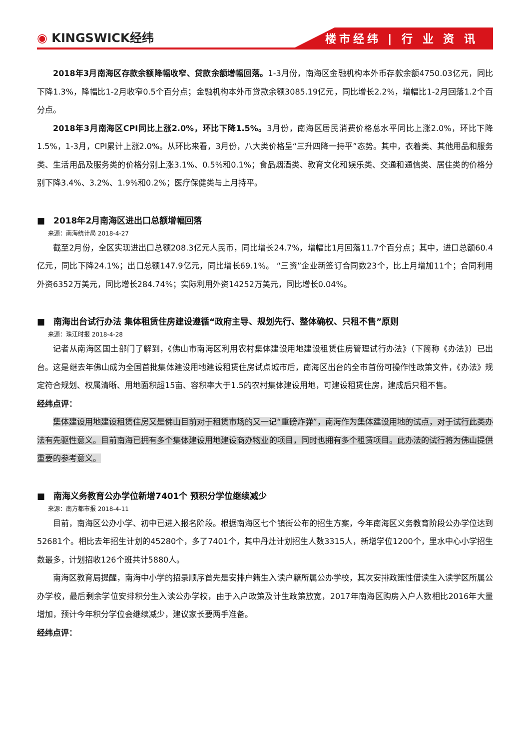◉ KINGSWICK经纬
楼市经纬 | 行 业 资 讯
2018年3月南海区存款余额降幅收窄、贷款余额增幅回落。1-3月份，南海区金融机构本外币存款余额4750.03亿元，同比下降1.3%，降幅比1-2月收窄0.5个百分点；金融机构本外币贷款余额3085.19亿元，同比增长2.2%，增幅比1-2月回落1.2个百分点。
2018年3月南海区CPI同比上涨2.0%，环比下降1.5%。3月份，南海区居民消费价格总水平同比上涨2.0%，环比下降1.5%，1-3月，CPI累计上涨2.0%。从环比来看，3月份，八大类价格呈“三升四降一持平”态势。其中，衣着类、其他用品和服务类、生活用品及服务类的价格分别上涨3.1%、0.5%和0.1%；食品烟酒类、教育文化和娱乐类、交通和通信类、居住类的价格分别下降3.4%、3.2%、1.9%和0.2%；医疗保健类与上月持平。
■　2018年2月南海区进出口总额增幅回落
来源：南海统计局 2018-4-27
截至2月份，全区实现进出口总额208.3亿元人民币，同比增长24.7%，增幅比1月回落11.7个百分点；其中，进口总额60.4亿元，同比下降24.1%；出口总额147.9亿元，同比增长69.1%。 “三资”企业新签订合同数23个，比上月增加11个；合同利用外资6352万美元，同比增长284.74%；实际利用外资14252万美元，同比增长0.04%。
■　南海出台试行办法 集体租赁住房建设遵循“政府主导、规划先行、整体确权、只租不售”原则
来源：珠江时报 2018-4-28
记者从南海区国土部门了解到，《佛山市南海区利用农村集体建设用地建设租赁住房管理试行办法》（下简称《办法》）已出台。这是继去年佛山成为全国首批集体建设用地建设租赁住房试点城市后，南海区出台的全市首份可操作性政策文件，《办法》规定符合规划、权属清晰、用地面积超15亩、容积率大于1.5的农村集体建设用地，可建设租赁住房，建成后只租不售。
经纬点评：
集体建设用地建设租赁住房又是佛山目前对于租赁市场的又一记“重磅炸弹”，南海作为集体建设用地的试点，对于试行此类办法有先驱性意义。目前南海已拥有多个集体建设用地建设商办物业的项目，同时也拥有多个租赁项目。此办法的试行将为佛山提供重要的参考意义。
■　南海义务教育公办学位新增7401个 预积分学位继续减少
来源：南方都市报 2018-4-11
目前，南海区公办小学、初中已进入报名阶段。根据南海区七个镇街公布的招生方案，今年南海区义务教育阶段公办学位达到52681个。相比去年招生计划的45280个，多了7401个，其中丹灶计划招生人数3315人，新增学位1200个，里水中心小学招生数最多，计划招收126个班共计5880人。
南海区教育局提醒，南海中小学的招录顺序首先是安排户籍生入读户籍所属公办学校，其次安排政策性借读生入读学区所属公办学校，最后剩余学位安排积分生入读公办学校，由于入户政策及计生政策放宽，2017年南海区购房入户人数相比2016年大量增加，预计今年积分学位会继续减少，建议家长要两手准备。
经纬点评：